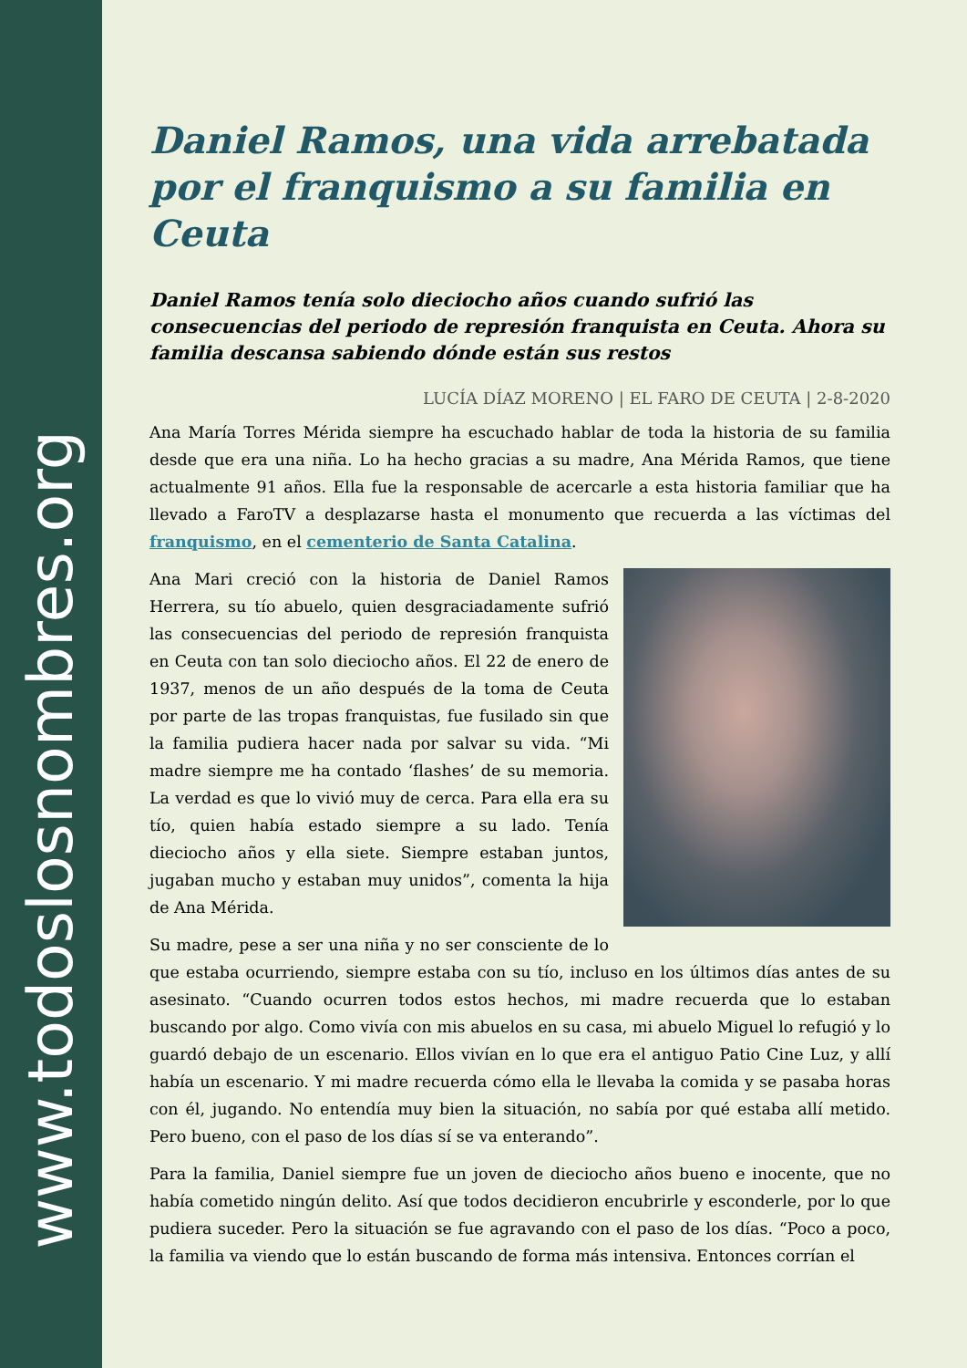www.todoslosnombres.org
Daniel Ramos, una vida arrebatada por el franquismo a su familia en Ceuta
Daniel Ramos tenía solo dieciocho años cuando sufrió las consecuencias del periodo de represión franquista en Ceuta. Ahora su familia descansa sabiendo dónde están sus restos
LUCÍA DÍAZ MORENO | EL FARO DE CEUTA | 2-8-2020
Ana María Torres Mérida siempre ha escuchado hablar de toda la historia de su familia desde que era una niña. Lo ha hecho gracias a su madre, Ana Mérida Ramos, que tiene actualmente 91 años. Ella fue la responsable de acercarle a esta historia familiar que ha llevado a FaroTV a desplazarse hasta el monumento que recuerda a las víctimas del franquismo, en el cementerio de Santa Catalina.
Ana Mari creció con la historia de Daniel Ramos Herrera, su tío abuelo, quien desgraciadamente sufrió las consecuencias del periodo de represión franquista en Ceuta con tan solo dieciocho años. El 22 de enero de 1937, menos de un año después de la toma de Ceuta por parte de las tropas franquistas, fue fusilado sin que la familia pudiera hacer nada por salvar su vida. “Mi madre siempre me ha contado ‘flashes’ de su memoria. La verdad es que lo vivió muy de cerca. Para ella era su tío, quien había estado siempre a su lado. Tenía dieciocho años y ella siete. Siempre estaban juntos, jugaban mucho y estaban muy unidos”, comenta la hija de Ana Mérida.
Su madre, pese a ser una niña y no ser consciente de lo que estaba ocurriendo, siempre estaba con su tío, incluso en los últimos días antes de su asesinato. “Cuando ocurren todos estos hechos, mi madre recuerda que lo estaban buscando por algo. Como vivía con mis abuelos en su casa, mi abuelo Miguel lo refugió y lo guardó debajo de un escenario. Ellos vivían en lo que era el antiguo Patio Cine Luz, y allí había un escenario. Y mi madre recuerda cómo ella le llevaba la comida y se pasaba horas con él, jugando. No entendía muy bien la situación, no sabía por qué estaba allí metido. Pero bueno, con el paso de los días sí se va enterando”.
Para la familia, Daniel siempre fue un joven de dieciocho años bueno e inocente, que no había cometido ningún delito. Así que todos decidieron encubrirle y esconderle, por lo que pudiera suceder. Pero la situación se fue agravando con el paso de los días. “Poco a poco, la familia va viendo que lo están buscando de forma más intensiva. Entonces corrían el